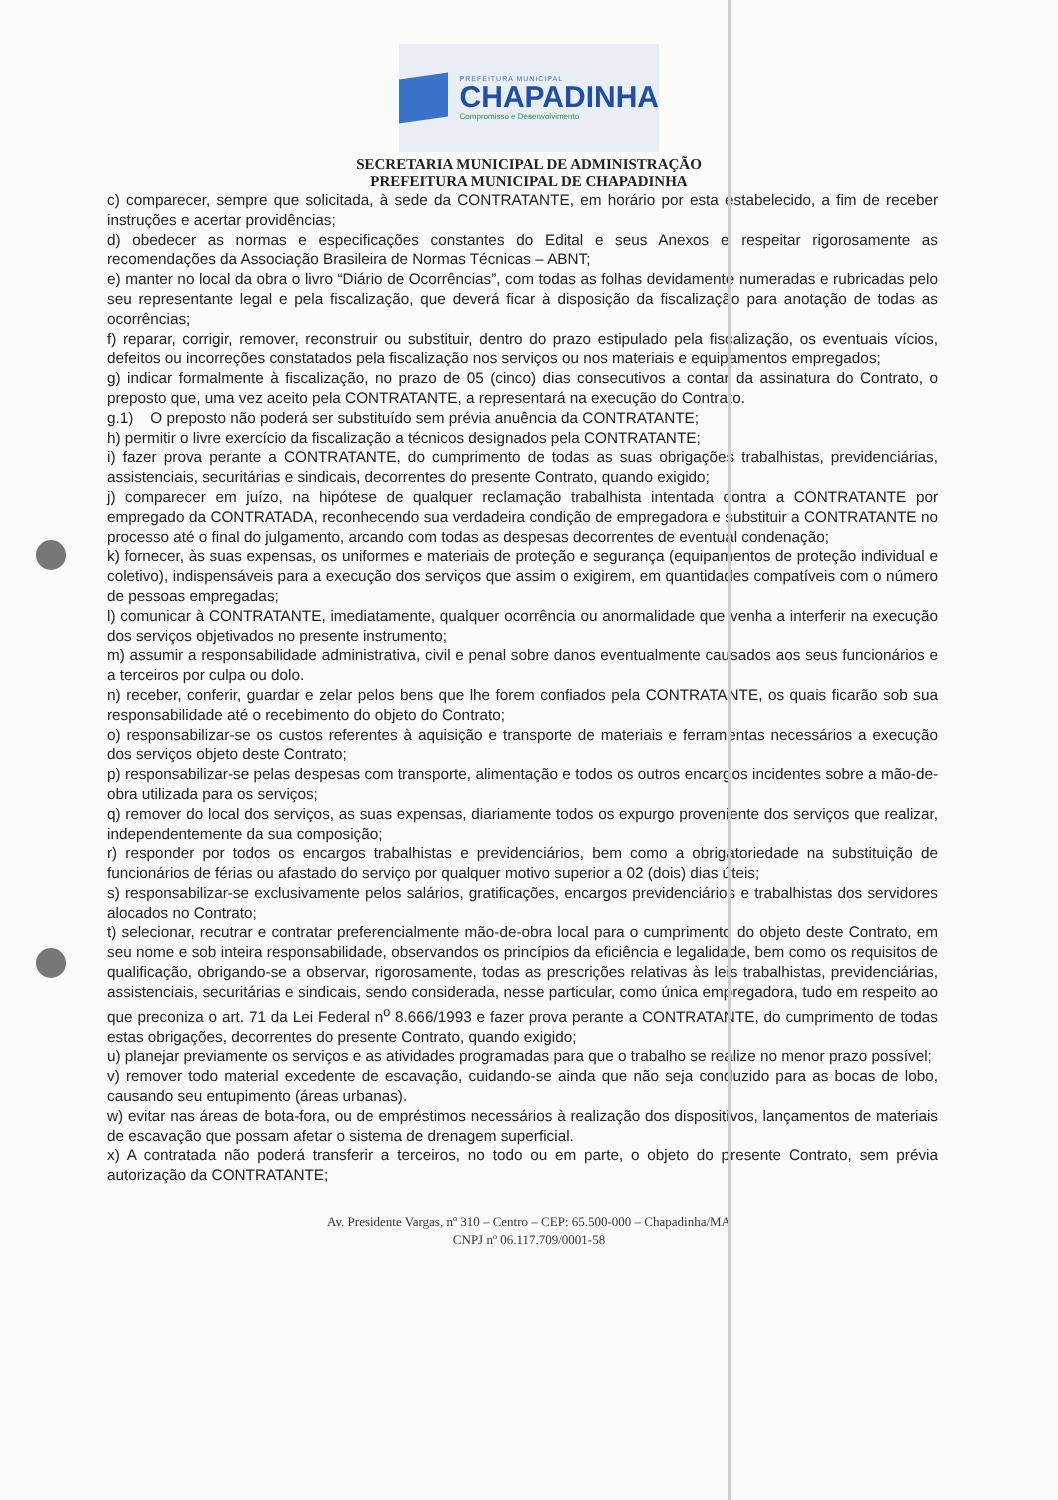PREFEITURA MUNICIPAL
CHAPADINHA
Compromisso e Desenvolvimento
SECRETARIA MUNICIPAL DE ADMINISTRAÇÃO
PREFEITURA MUNICIPAL DE CHAPADINHA
c) comparecer, sempre que solicitada, à sede da CONTRATANTE, em horário por esta estabelecido, a fim de receber instruções e acertar providências;
d) obedecer as normas e especificações constantes do Edital e seus Anexos e respeitar rigorosamente as recomendações da Associação Brasileira de Normas Técnicas – ABNT;
e) manter no local da obra o livro “Diário de Ocorrências”, com todas as folhas devidamente numeradas e rubricadas pelo seu representante legal e pela fiscalização, que deverá ficar à disposição da fiscalização para anotação de todas as ocorrências;
f) reparar, corrigir, remover, reconstruir ou substituir, dentro do prazo estipulado pela fiscalização, os eventuais vícios, defeitos ou incorreções constatados pela fiscalização nos serviços ou nos materiais e equipamentos empregados;
g) indicar formalmente à fiscalização, no prazo de 05 (cinco) dias consecutivos a contar da assinatura do Contrato, o preposto que, uma vez aceito pela CONTRATANTE, a representará na execução do Contrato.
g.1) O preposto não poderá ser substituído sem prévia anuência da CONTRATANTE;
h) permitir o livre exercício da fiscalização a técnicos designados pela CONTRATANTE;
i) fazer prova perante a CONTRATANTE, do cumprimento de todas as suas obrigações trabalhistas, previdenciárias, assistenciais, securitárias e sindicais, decorrentes do presente Contrato, quando exigido;
j) comparecer em juízo, na hipótese de qualquer reclamação trabalhista intentada contra a CONTRATANTE por empregado da CONTRATADA, reconhecendo sua verdadeira condição de empregadora e substituir a CONTRATANTE no processo até o final do julgamento, arcando com todas as despesas decorrentes de eventual condenação;
k) fornecer, às suas expensas, os uniformes e materiais de proteção e segurança (equipamentos de proteção individual e coletivo), indispensáveis para a execução dos serviços que assim o exigirem, em quantidades compatíveis com o número de pessoas empregadas;
l) comunicar à CONTRATANTE, imediatamente, qualquer ocorrência ou anormalidade que venha a interferir na execução dos serviços objetivados no presente instrumento;
m) assumir a responsabilidade administrativa, civil e penal sobre danos eventualmente causados aos seus funcionários e a terceiros por culpa ou dolo.
n) receber, conferir, guardar e zelar pelos bens que lhe forem confiados pela CONTRATANTE, os quais ficarão sob sua responsabilidade até o recebimento do objeto do Contrato;
o) responsabilizar-se os custos referentes à aquisição e transporte de materiais e ferramentas necessários a execução dos serviços objeto deste Contrato;
p) responsabilizar-se pelas despesas com transporte, alimentação e todos os outros encargos incidentes sobre a mão-de-obra utilizada para os serviços;
q) remover do local dos serviços, as suas expensas, diariamente todos os expurgo proveniente dos serviços que realizar, independentemente da sua composição;
r) responder por todos os encargos trabalhistas e previdenciários, bem como a obrigatoriedade na substituição de funcionários de férias ou afastado do serviço por qualquer motivo superior a 02 (dois) dias úteis;
s) responsabilizar-se exclusivamente pelos salários, gratificações, encargos previdenciários e trabalhistas dos servidores alocados no Contrato;
t) selecionar, recutrar e contratar preferencialmente mão-de-obra local para o cumprimento do objeto deste Contrato, em seu nome e sob inteira responsabilidade, observandos os princípios da eficiência e legalidade, bem como os requisitos de qualificação, obrigando-se a observar, rigorosamente, todas as prescrições relativas às leis trabalhistas, previdenciárias, assistenciais, securitárias e sindicais, sendo considerada, nesse particular, como única empregadora, tudo em respeito ao que preconiza o art. 71 da Lei Federal n<sup>o</sup> 8.666/1993 e fazer prova perante a CONTRATANTE, do cumprimento de todas estas obrigações, decorrentes do presente Contrato, quando exigido;
u) planejar previamente os serviços e as atividades programadas para que o trabalho se realize no menor prazo possível;
v) remover todo material excedente de escavação, cuidando-se ainda que não seja conduzido para as bocas de lobo, causando seu entupimento (áreas urbanas).
w) evitar nas áreas de bota-fora, ou de empréstimos necessários à realização dos dispositivos, lançamentos de materiais de escavação que possam afetar o sistema de drenagem superficial.
x) A contratada não poderá transferir a terceiros, no todo ou em parte, o objeto do presente Contrato, sem prévia autorização da CONTRATANTE;
Av. Presidente Vargas, nº 310 – Centro – CEP: 65.500-000 – Chapadinha/MA
CNPJ nº 06.117.709/0001-58